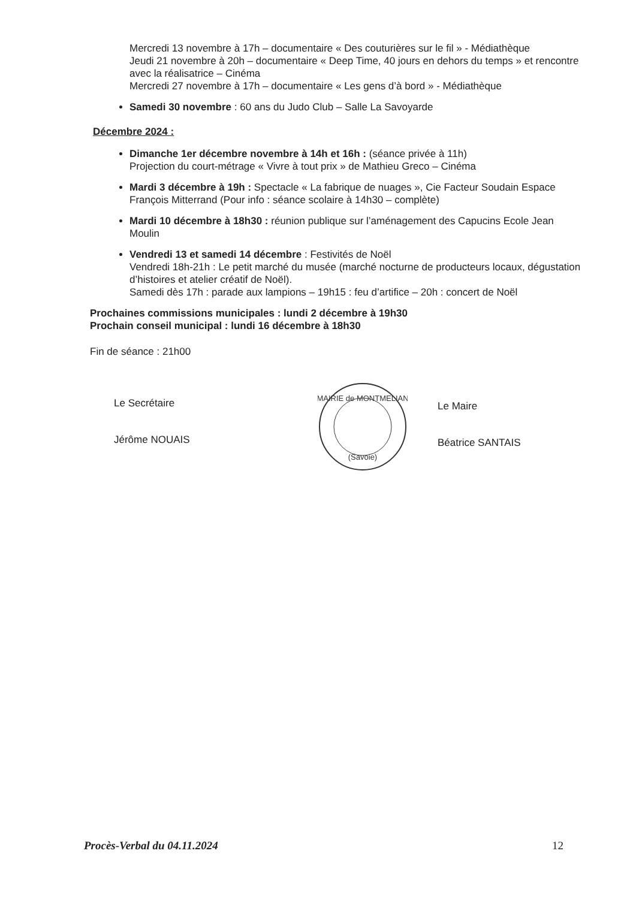Mercredi 13 novembre à 17h – documentaire « Des couturières sur le fil » - Médiathèque
Jeudi 21 novembre à 20h – documentaire « Deep Time, 40 jours en dehors du temps » et rencontre avec la réalisatrice – Cinéma
Mercredi 27 novembre à 17h – documentaire « Les gens d’à bord » - Médiathèque
Samedi 30 novembre : 60 ans du Judo Club – Salle La Savoyarde
Décembre 2024 :
Dimanche 1er décembre novembre à 14h et 16h : (séance privée à 11h)
Projection du court-métrage « Vivre à tout prix » de Mathieu Greco – Cinéma
Mardi 3 décembre à 19h : Spectacle « La fabrique de nuages », Cie Facteur Soudain Espace François Mitterrand (Pour info : séance scolaire à 14h30 – complète)
Mardi 10 décembre à 18h30 : réunion publique sur l’aménagement des Capucins Ecole Jean Moulin
Vendredi 13 et samedi 14 décembre : Festivités de Noël
Vendredi 18h-21h : Le petit marché du musée (marché nocturne de producteurs locaux, dégustation d’histoires et atelier créatif de Noël).
Samedi dès 17h : parade aux lampions – 19h15 : feu d’artifice – 20h : concert de Noël
Prochaines commissions municipales : lundi 2 décembre à 19h30
Prochain conseil municipal : lundi 16 décembre à 18h30
Fin de séance : 21h00
Le Secrétaire
Jérôme NOUAIS
MAIRIE de MONTMELIAN
(Savoie)
Le Maire
Béatrice SANTAIS
Procès-Verbal du 04.11.2024 12